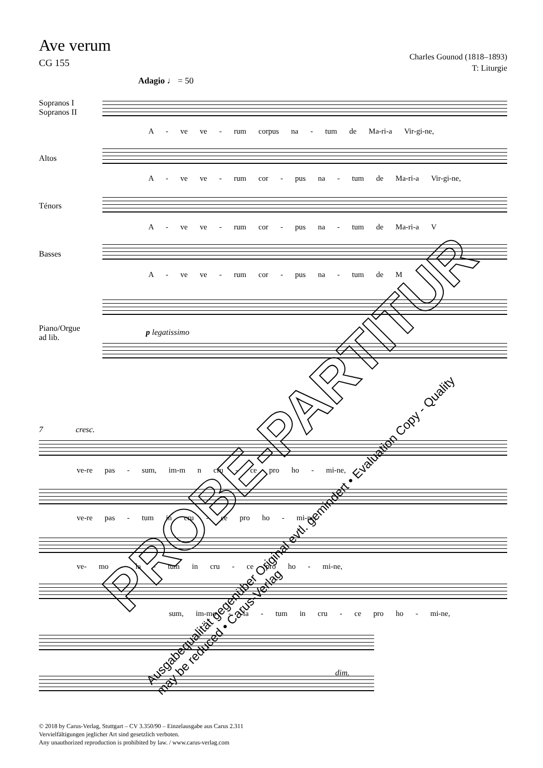Ave verum
CG 155
Charles Gounod (1818–1893)
T: Liturgie
Adagio ♩ = 50
Sopranos I
Sopranos II
A - ve ve - rum corpus na - tum de Ma-ri-a Vir-gi-ne,
Altos
A - ve ve - rum cor - pus na - tum de Ma-ri-a Vir-gi-ne,
Ténors
A - ve ve - rum cor - pus na - tum de Ma-ri-a V
Basses
A - ve ve - rum cor - pus na - tum de M
Piano/Orgue
ad lib.
p legatissimo
7 cresc.
ve-re pas - sum, im-m n cru - ce pro ho - mi-ne,
ve-re pas - tum in cru - ce pro ho - mi-ne,
ve- mo - la - tum in cru - ce pro ho - mi-ne,
sum, im-mo - la - tum in cru - ce pro ho - mi-ne,
dim.
© 2018 by Carus-Verlag, Stuttgart – CV 3.350/90 – Einzelausgabe aus Carus 2.311
Vervielfältigungen jeglicher Art sind gesetzlich verboten.
Any unauthorized reproduction is prohibited by law. / www.carus-verlag.com
PROBE-PARTITUR
Ausgabequalität gegenüber Original evtl. gemindert • Evaluation Copy - Quality may be reduced • Carus-Verlag